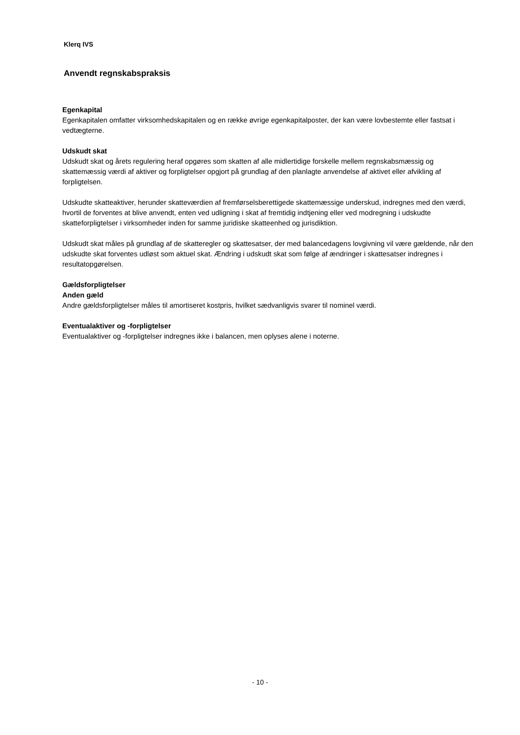Klerq IVS
Anvendt regnskabspraksis
Egenkapital
Egenkapitalen omfatter virksomhedskapitalen og en række øvrige egenkapitalposter, der kan være lovbestemte eller fastsat i vedtægterne.
Udskudt skat
Udskudt skat og årets regulering heraf opgøres som skatten af alle midlertidige forskelle mellem regnskabsmæssig og skattemæssig værdi af aktiver og forpligtelser opgjort på grundlag af den planlagte anvendelse af aktivet eller afvikling af forpligtelsen.
Udskudte skatteaktiver, herunder skatteværdien af fremførselsberettigede skattemæssige underskud, indregnes med den værdi, hvortil de forventes at blive anvendt, enten ved udligning i skat af fremtidig indtjening eller ved modregning i udskudte skatteforpligtelser i virksomheder inden for samme juridiske skatteenhed og jurisdiktion.
Udskudt skat måles på grundlag af de skatteregler og skattesatser, der med balancedagens lovgivning vil være gældende, når den udskudte skat forventes udløst som aktuel skat. Ændring i udskudt skat som følge af ændringer i skattesatser indregnes i resultatopgørelsen.
Gældsforpligtelser
Anden gæld
Andre gældsforpligtelser måles til amortiseret kostpris, hvilket sædvanligvis svarer til nominel værdi.
Eventualaktiver og -forpligtelser
Eventualaktiver og -forpligtelser indregnes ikke i balancen, men oplyses alene i noterne.
- 10 -